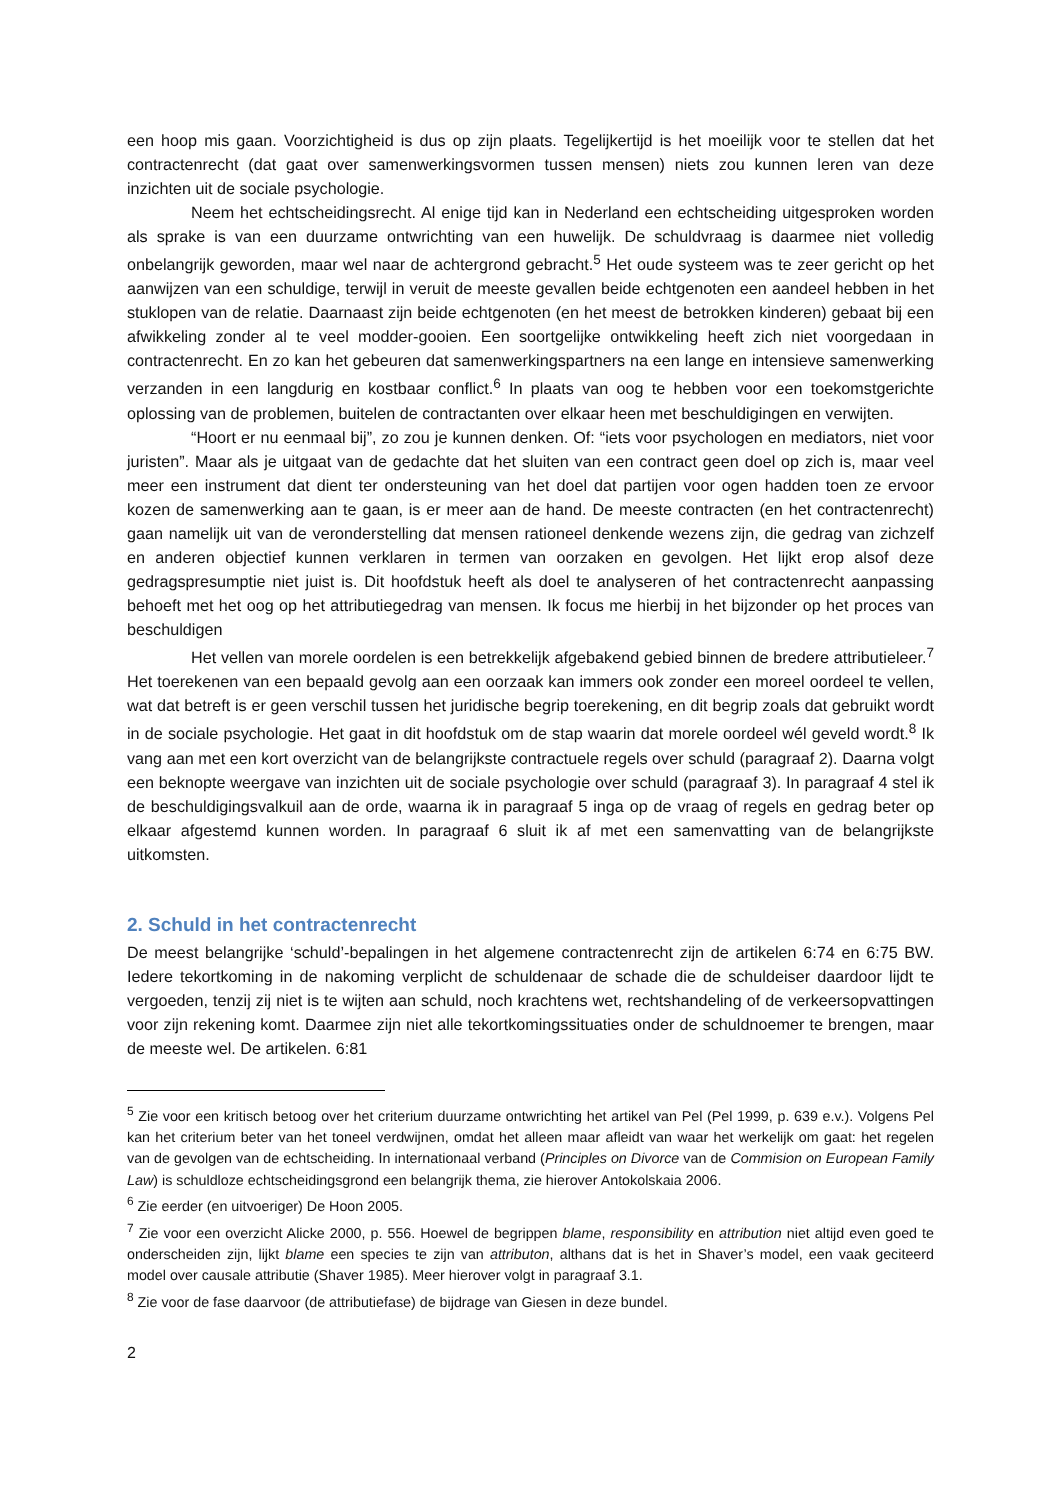een hoop mis gaan. Voorzichtigheid is dus op zijn plaats. Tegelijkertijd is het moeilijk voor te stellen dat het contractenrecht (dat gaat over samenwerkingsvormen tussen mensen) niets zou kunnen leren van deze inzichten uit de sociale psychologie.
Neem het echtscheidingsrecht. Al enige tijd kan in Nederland een echtscheiding uitgesproken worden als sprake is van een duurzame ontwrichting van een huwelijk. De schuldvraag is daarmee niet volledig onbelangrijk geworden, maar wel naar de achtergrond gebracht.<sup>5</sup> Het oude systeem was te zeer gericht op het aanwijzen van een schuldige, terwijl in veruit de meeste gevallen beide echtgenoten een aandeel hebben in het stuklopen van de relatie. Daarnaast zijn beide echtgenoten (en het meest de betrokken kinderen) gebaat bij een afwikkeling zonder al te veel modder-gooien. Een soortgelijke ontwikkeling heeft zich niet voorgedaan in contractenrecht. En zo kan het gebeuren dat samenwerkingspartners na een lange en intensieve samenwerking verzanden in een langdurig en kostbaar conflict.<sup>6</sup> In plaats van oog te hebben voor een toekomstgerichte oplossing van de problemen, buitelen de contractanten over elkaar heen met beschuldigingen en verwijten.
“Hoort er nu eenmaal bij”, zo zou je kunnen denken. Of: “iets voor psychologen en mediators, niet voor juristen”. Maar als je uitgaat van de gedachte dat het sluiten van een contract geen doel op zich is, maar veel meer een instrument dat dient ter ondersteuning van het doel dat partijen voor ogen hadden toen ze ervoor kozen de samenwerking aan te gaan, is er meer aan de hand. De meeste contracten (en het contractenrecht) gaan namelijk uit van de veronderstelling dat mensen rationeel denkende wezens zijn, die gedrag van zichzelf en anderen objectief kunnen verklaren in termen van oorzaken en gevolgen. Het lijkt erop alsof deze gedragspresumptie niet juist is. Dit hoofdstuk heeft als doel te analyseren of het contractenrecht aanpassing behoeft met het oog op het attributiegedrag van mensen. Ik focus me hierbij in het bijzonder op het proces van beschuldigen
Het vellen van morele oordelen is een betrekkelijk afgebakend gebied binnen de bredere attributieleer.<sup>7</sup> Het toerekenen van een bepaald gevolg aan een oorzaak kan immers ook zonder een moreel oordeel te vellen, wat dat betreft is er geen verschil tussen het juridische begrip toerekening, en dit begrip zoals dat gebruikt wordt in de sociale psychologie. Het gaat in dit hoofdstuk om de stap waarin dat morele oordeel wél geveld wordt.<sup>8</sup> Ik vang aan met een kort overzicht van de belangrijkste contractuele regels over schuld (paragraaf 2). Daarna volgt een beknopte weergave van inzichten uit de sociale psychologie over schuld (paragraaf 3). In paragraaf 4 stel ik de beschuldigingsvalkuil aan de orde, waarna ik in paragraaf 5 inga op de vraag of regels en gedrag beter op elkaar afgestemd kunnen worden. In paragraaf 6 sluit ik af met een samenvatting van de belangrijkste uitkomsten.
2. Schuld in het contractenrecht
De meest belangrijke ‘schuld’-bepalingen in het algemene contractenrecht zijn de artikelen 6:74 en 6:75 BW. Iedere tekortkoming in de nakoming verplicht de schuldenaar de schade die de schuldeiser daardoor lijdt te vergoeden, tenzij zij niet is te wijten aan schuld, noch krachtens wet, rechtshandeling of de verkeersopvattingen voor zijn rekening komt. Daarmee zijn niet alle tekortkomingssituaties onder de schuldnoemer te brengen, maar de meeste wel. De artikelen. 6:81
<sup>5</sup> Zie voor een kritisch betoog over het criterium duurzame ontwrichting het artikel van Pel (Pel 1999, p. 639 e.v.). Volgens Pel kan het criterium beter van het toneel verdwijnen, omdat het alleen maar afleidt van waar het werkelijk om gaat: het regelen van de gevolgen van de echtscheiding. In internationaal verband (Principles on Divorce van de Commision on European Family Law) is schuldloze echtscheidingsgrond een belangrijk thema, zie hierover Antokolskaia 2006.
<sup>6</sup> Zie eerder (en uitvoeriger) De Hoon 2005.
<sup>7</sup> Zie voor een overzicht Alicke 2000, p. 556. Hoewel de begrippen blame, responsibility en attribution niet altijd even goed te onderscheiden zijn, lijkt blame een species te zijn van attributon, althans dat is het in Shaver’s model, een vaak geciteerd model over causale attributie (Shaver 1985). Meer hierover volgt in paragraaf 3.1.
<sup>8</sup> Zie voor de fase daarvoor (de attributiefase) de bijdrage van Giesen in deze bundel.
2